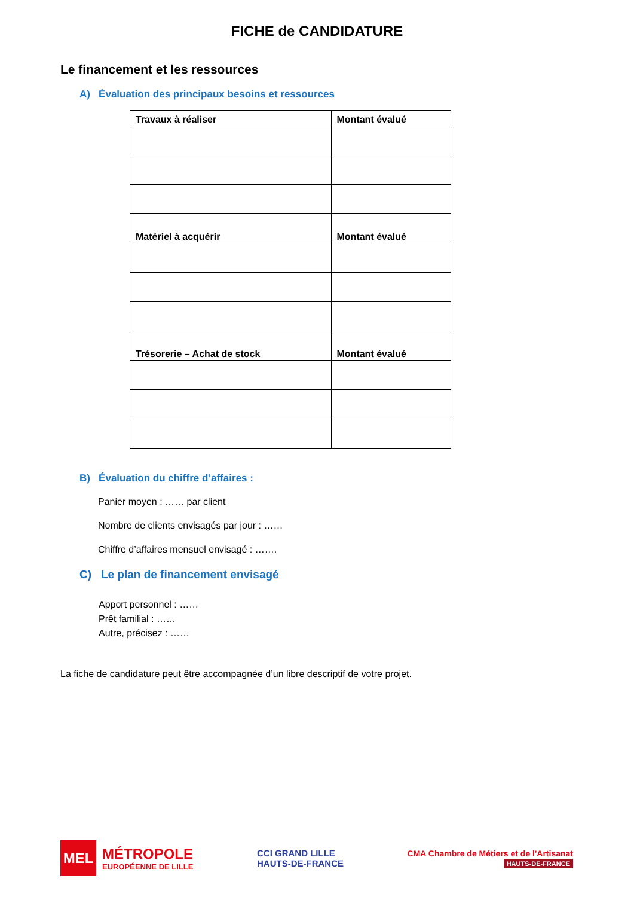FICHE de CANDIDATURE
Le financement et les ressources
A) Évaluation des principaux besoins et ressources
| Travaux à réaliser | Montant évalué |
| Matériel à acquérir | Montant évalué |
| Trésorerie – Achat de stock | Montant évalué |
B) Évaluation du chiffre d’affaires :
Panier moyen : …… par client
Nombre de clients envisagés par jour : ……
Chiffre d’affaires mensuel envisagé : …….
C) Le plan de financement envisagé
Apport personnel : ……
Prêt familial : ……
Autre, précisez : ……
La fiche de candidature peut être accompagnée d’un libre descriptif de votre projet.
MEL
MÉTROPOLE
EUROPÉENNE DE LILLE
CCI GRAND LILLE
HAUTS-DE-FRANCE
CMA Chambre de Métiers et de l'Artisanat
HAUTS-DE-FRANCE